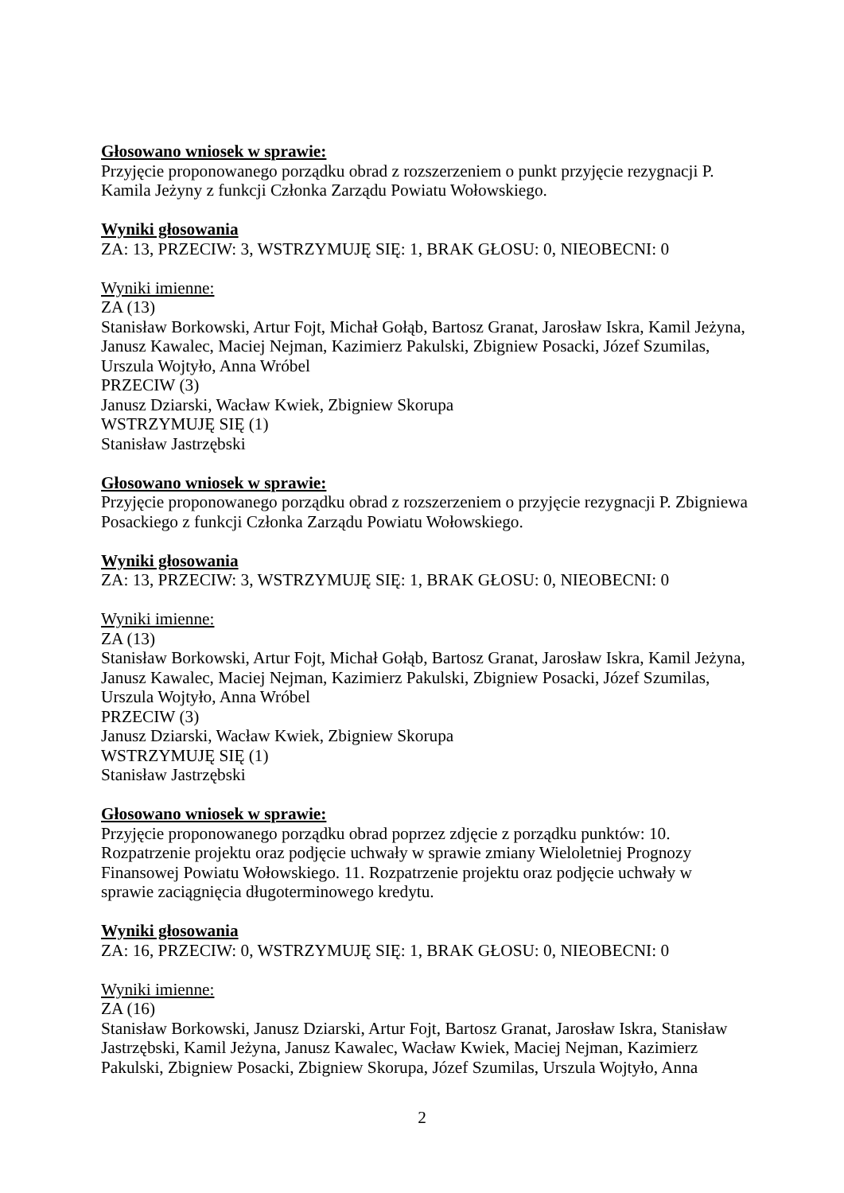Głosowano wniosek w sprawie:
Przyjęcie proponowanego porządku obrad z rozszerzeniem o punkt przyjęcie rezygnacji P. Kamila Jeżyny z funkcji Członka Zarządu Powiatu Wołowskiego.
Wyniki głosowania
ZA: 13, PRZECIW: 3, WSTRZYMUJĘ SIĘ: 1, BRAK GŁOSU: 0, NIEOBECNI: 0
Wyniki imienne:
ZA (13)
Stanisław Borkowski, Artur Fojt, Michał Gołąb, Bartosz Granat, Jarosław Iskra, Kamil Jeżyna, Janusz Kawalec, Maciej Nejman, Kazimierz Pakulski, Zbigniew Posacki, Józef Szumilas, Urszula Wojtyło, Anna Wróbel
PRZECIW (3)
Janusz Dziarski, Wacław Kwiek, Zbigniew Skorupa
WSTRZYMUJĘ SIĘ (1)
Stanisław Jastrzębski
Głosowano wniosek w sprawie:
Przyjęcie proponowanego porządku obrad z rozszerzeniem o przyjęcie rezygnacji P. Zbigniewa Posackiego z funkcji Członka Zarządu Powiatu Wołowskiego.
Wyniki głosowania
ZA: 13, PRZECIW: 3, WSTRZYMUJĘ SIĘ: 1, BRAK GŁOSU: 0, NIEOBECNI: 0
Wyniki imienne:
ZA (13)
Stanisław Borkowski, Artur Fojt, Michał Gołąb, Bartosz Granat, Jarosław Iskra, Kamil Jeżyna, Janusz Kawalec, Maciej Nejman, Kazimierz Pakulski, Zbigniew Posacki, Józef Szumilas, Urszula Wojtyło, Anna Wróbel
PRZECIW (3)
Janusz Dziarski, Wacław Kwiek, Zbigniew Skorupa
WSTRZYMUJĘ SIĘ (1)
Stanisław Jastrzębski
Głosowano wniosek w sprawie:
Przyjęcie proponowanego porządku obrad poprzez zdjęcie z porządku punktów: 10. Rozpatrzenie projektu oraz podjęcie uchwały w sprawie zmiany Wieloletniej Prognozy Finansowej Powiatu Wołowskiego. 11. Rozpatrzenie projektu oraz podjęcie uchwały w sprawie zaciągnięcia długoterminowego kredytu.
Wyniki głosowania
ZA: 16, PRZECIW: 0, WSTRZYMUJĘ SIĘ: 1, BRAK GŁOSU: 0, NIEOBECNI: 0
Wyniki imienne:
ZA (16)
Stanisław Borkowski, Janusz Dziarski, Artur Fojt, Bartosz Granat, Jarosław Iskra, Stanisław Jastrzębski, Kamil Jeżyna, Janusz Kawalec, Wacław Kwiek, Maciej Nejman, Kazimierz Pakulski, Zbigniew Posacki, Zbigniew Skorupa, Józef Szumilas, Urszula Wojtyło, Anna
2